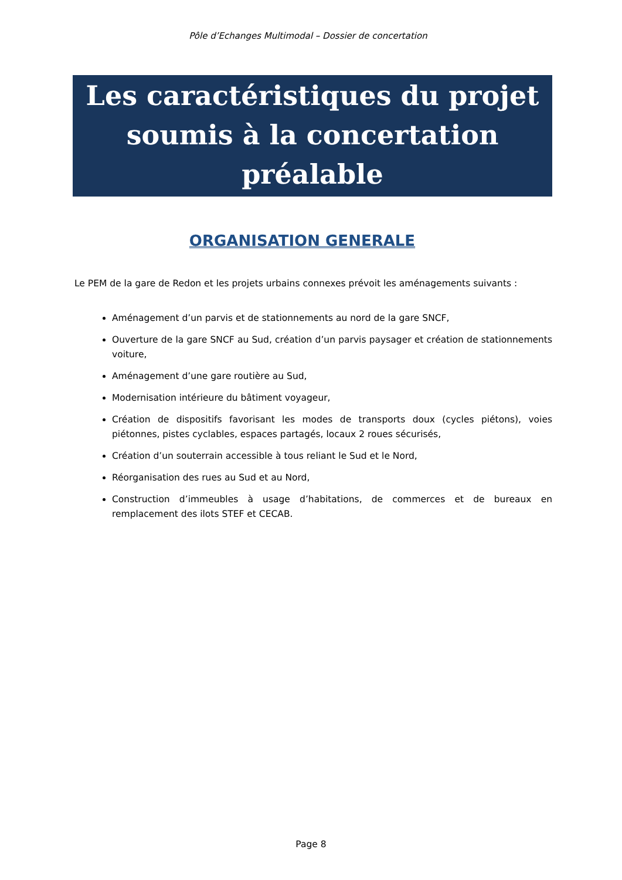Pôle d’Echanges Multimodal – Dossier de concertation
Les caractéristiques du projet soumis à la concertation préalable
ORGANISATION GENERALE
Le PEM de la gare de Redon et les projets urbains connexes prévoit les aménagements suivants :
Aménagement d’un parvis et de stationnements au nord de la gare SNCF,
Ouverture de la gare SNCF au Sud, création d’un parvis paysager et création de stationnements voiture,
Aménagement d’une gare routière au Sud,
Modernisation intérieure du bâtiment voyageur,
Création de dispositifs favorisant les modes de transports doux (cycles piétons), voies piétonnes, pistes cyclables, espaces partagés, locaux 2 roues sécurisés,
Création d’un souterrain accessible à tous reliant le Sud et le Nord,
Réorganisation des rues au Sud et au Nord,
Construction d’immeubles à usage d’habitations, de commerces et de bureaux en remplacement des ilots STEF et CECAB.
Page 8